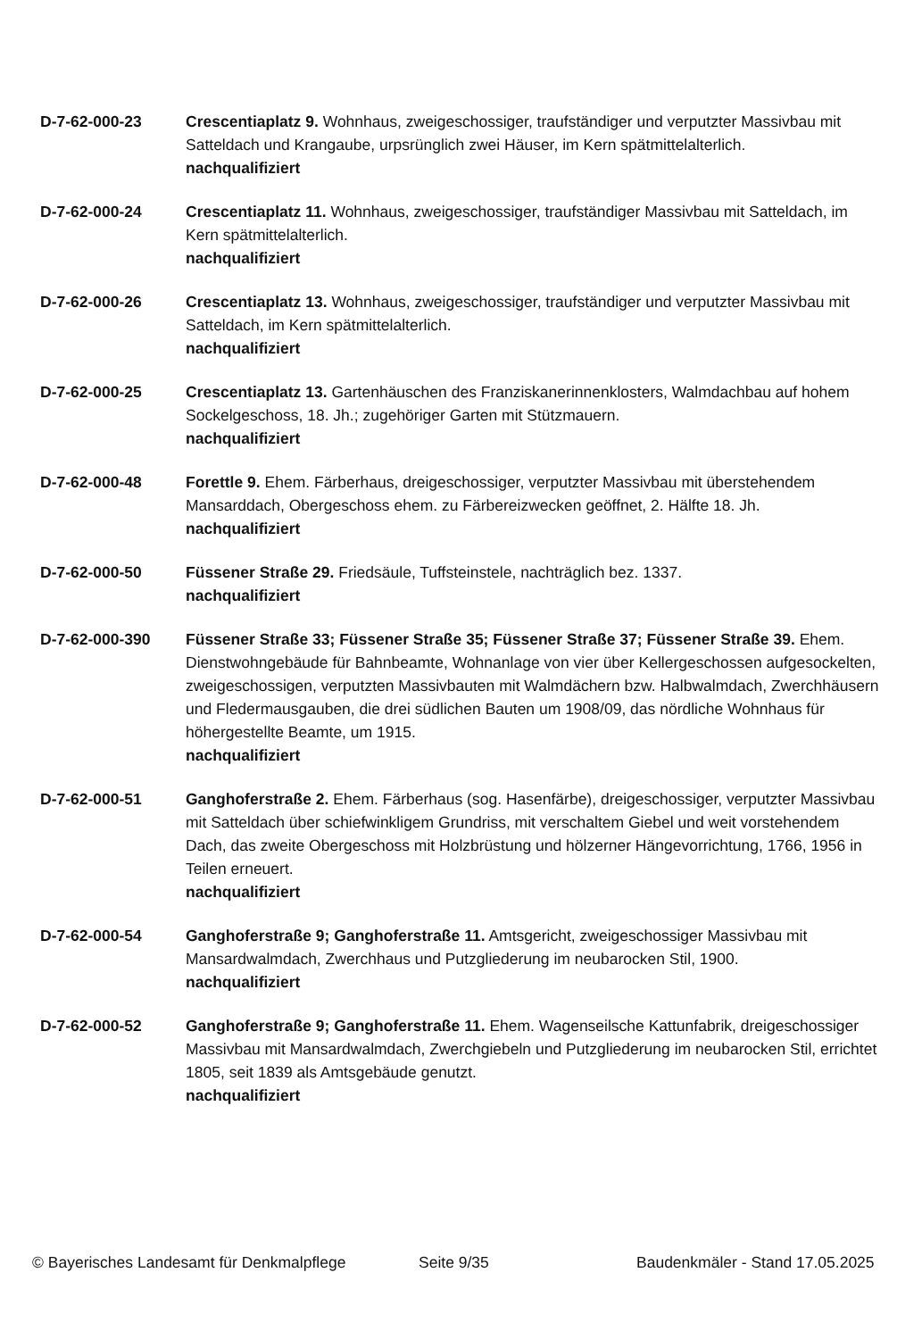D-7-62-000-23 Crescentiaplatz 9. Wohnhaus, zweigeschossiger, traufständiger und verputzter Massivbau mit Satteldach und Krangaube, urpsrünglich zwei Häuser, im Kern spätmittelalterlich.
nachqualifiziert
D-7-62-000-24 Crescentiaplatz 11. Wohnhaus, zweigeschossiger, traufständiger Massivbau mit Satteldach, im Kern spätmittelalterlich.
nachqualifiziert
D-7-62-000-26 Crescentiaplatz 13. Wohnhaus, zweigeschossiger, traufständiger und verputzter Massivbau mit Satteldach, im Kern spätmittelalterlich.
nachqualifiziert
D-7-62-000-25 Crescentiaplatz 13. Gartenhäuschen des Franziskanerinnenklosters, Walmdachbau auf hohem Sockelgeschoss, 18. Jh.; zugehöriger Garten mit Stützmauern.
nachqualifiziert
D-7-62-000-48 Forettle 9. Ehem. Färberhaus, dreigeschossiger, verputzter Massivbau mit überstehendem Mansarddach, Obergeschoss ehem. zu Färbereizwecken geöffnet, 2. Hälfte 18. Jh.
nachqualifiziert
D-7-62-000-50 Füssener Straße 29. Friedsäule, Tuffsteinstele, nachträglich bez. 1337.
nachqualifiziert
D-7-62-000-390 Füssener Straße 33; Füssener Straße 35; Füssener Straße 37; Füssener Straße 39. Ehem. Dienstwohngebäude für Bahnbeamte, Wohnanlage von vier über Kellergeschossen aufgesockelten, zweigeschossigen, verputzten Massivbauten mit Walmdächern bzw. Halbwalmdach, Zwerchhäusern und Fledermausgauben, die drei südlichen Bauten um 1908/09, das nördliche Wohnhaus für höhergestellte Beamte, um 1915.
nachqualifiziert
D-7-62-000-51 Ganghoferstraße 2. Ehem. Färberhaus (sog. Hasenfärbe), dreigeschossiger, verputzter Massivbau mit Satteldach über schiefwinkligem Grundriss, mit verschaltem Giebel und weit vorstehendem Dach, das zweite Obergeschoss mit Holzbrüstung und hölzerner Hängevorrichtung, 1766, 1956 in Teilen erneuert.
nachqualifiziert
D-7-62-000-54 Ganghoferstraße 9; Ganghoferstraße 11. Amtsgericht, zweigeschossiger Massivbau mit Mansardwalmdach, Zwerchhaus und Putzgliederung im neubarocken Stil, 1900.
nachqualifiziert
D-7-62-000-52 Ganghoferstraße 9; Ganghoferstraße 11. Ehem. Wagenseilsche Kattunfabrik, dreigeschossiger Massivbau mit Mansardwalmdach, Zwerchgiebeln und Putzgliederung im neubarocken Stil, errichtet 1805, seit 1839 als Amtsgebäude genutzt.
nachqualifiziert
© Bayerisches Landesamt für Denkmalpflege Seite 9/35 Baudenkmäler - Stand 17.05.2025